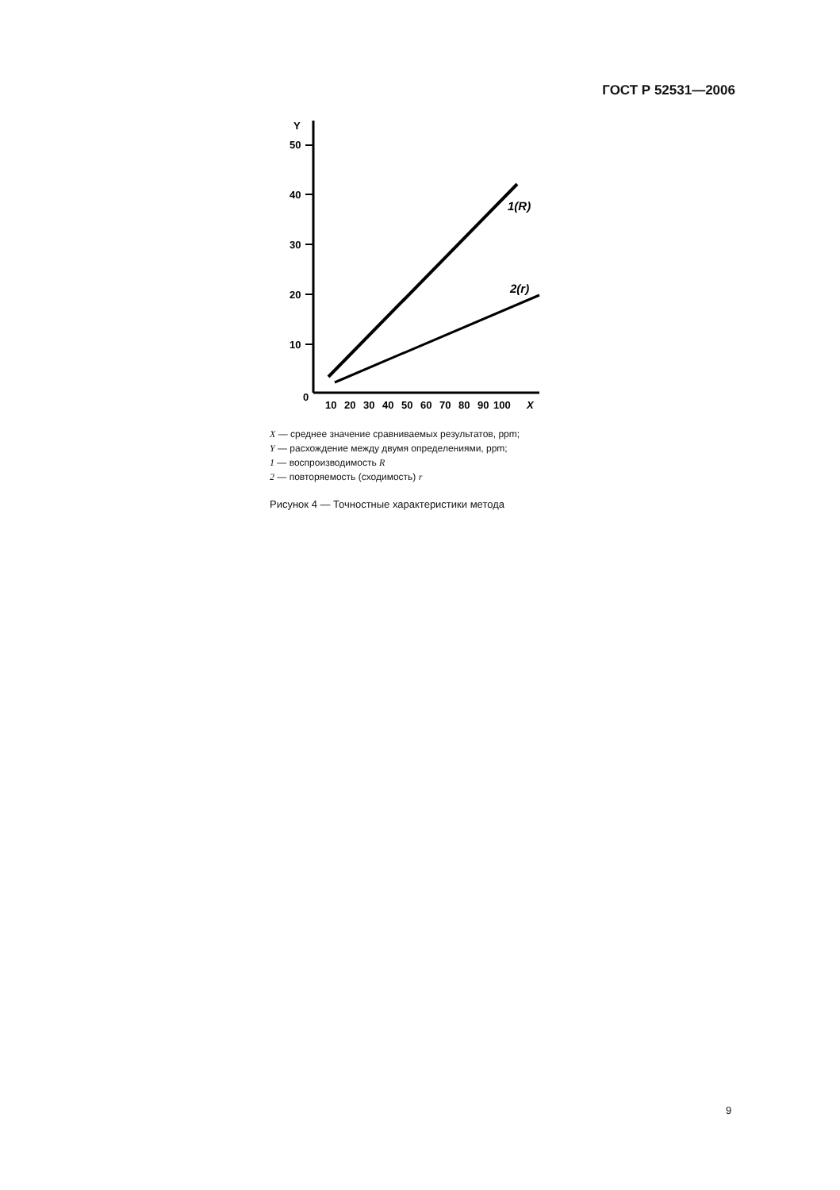ГОСТ Р 52531—2006
Y
50
40
30
20
10
0
10
20
30
40
50
60
70
80
90
100
X
1(R)
2(r)
X — среднее значение сравниваемых результатов, ppm;
Y — расхождение между двумя определениями, ppm;
1 — воспроизводимость R
2 — повторяемость (сходимость) r
Рисунок 4 — Точностные характеристики метода
9